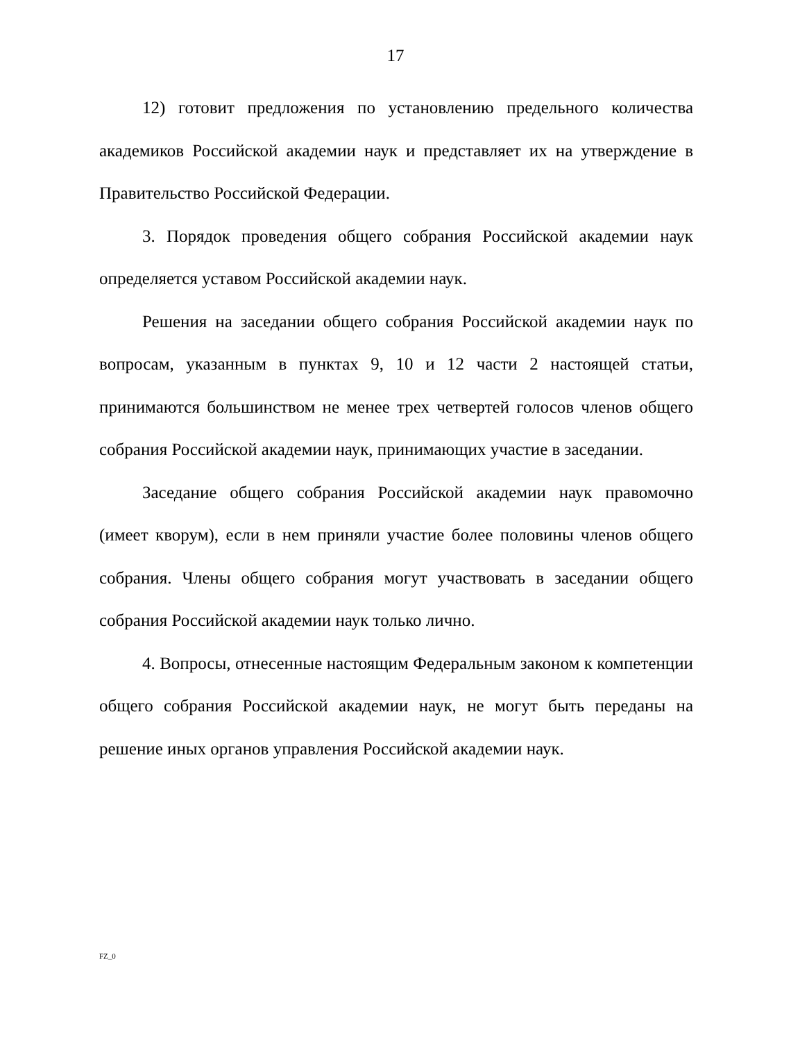17
12) готовит предложения по установлению предельного количества академиков Российской академии наук и представляет их на утверждение в Правительство Российской Федерации.
3. Порядок проведения общего собрания Российской академии наук определяется уставом Российской академии наук.
Решения на заседании общего собрания Российской академии наук по вопросам, указанным в пунктах 9, 10 и 12 части 2 настоящей статьи, принимаются большинством не менее трех четвертей голосов членов общего собрания Российской академии наук, принимающих участие в заседании.
Заседание общего собрания Российской академии наук правомочно (имеет кворум), если в нем приняли участие более половины членов общего собрания. Члены общего собрания могут участвовать в заседании общего собрания Российской академии наук только лично.
4. Вопросы, отнесенные настоящим Федеральным законом к компетенции общего собрания Российской академии наук, не могут быть переданы на решение иных органов управления Российской академии наук.
FZ_0